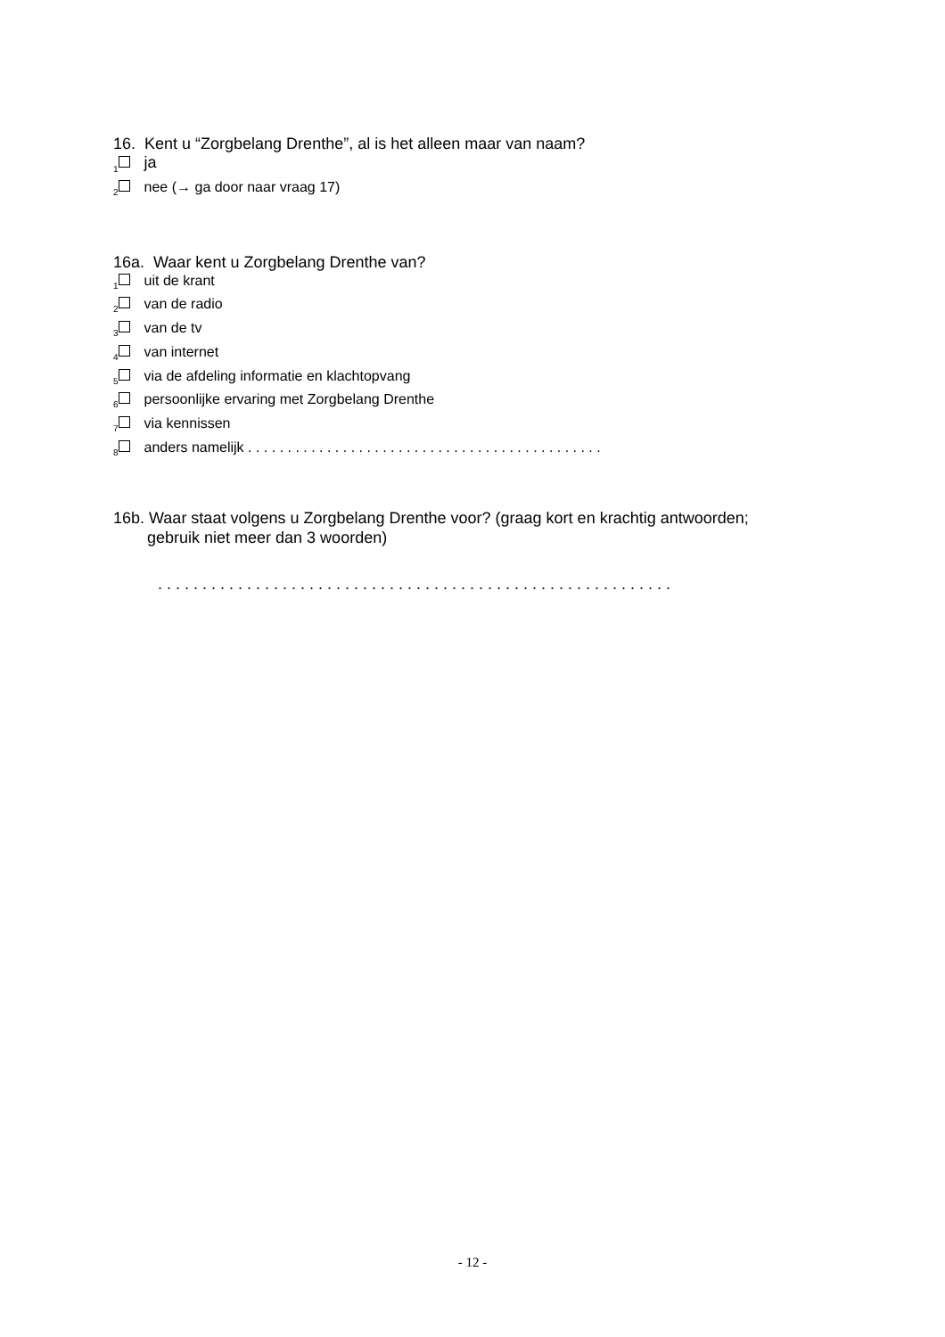16. Kent u “Zorgbelang Drenthe”, al is het alleen maar van naam?
<sub>1</sub> ja
<sub>2</sub> nee (→ ga door naar vraag 17)
16a. Waar kent u Zorgbelang Drenthe van?
<sub>1</sub> uit de krant
<sub>2</sub> van de radio
<sub>3</sub> van de tv
<sub>4</sub> van internet
<sub>5</sub> via de afdeling informatie en klachtopvang
<sub>6</sub> persoonlijke ervaring met Zorgbelang Drenthe
<sub>7</sub> via kennissen
<sub>8</sub> anders namelijk . . . . . . . . . . . . . . . . . . . . . . . . . . . . . . . . . . . . . . . . . . . . .
16b. Waar staat volgens u Zorgbelang Drenthe voor? (graag kort en krachtig antwoorden;
gebruik niet meer dan 3 woorden)
. . . . . . . . . . . . . . . . . . . . . . . . . . . . . . . . . . . . . . . . . . . . . . . . . . . . . . . . . .
- 12 -